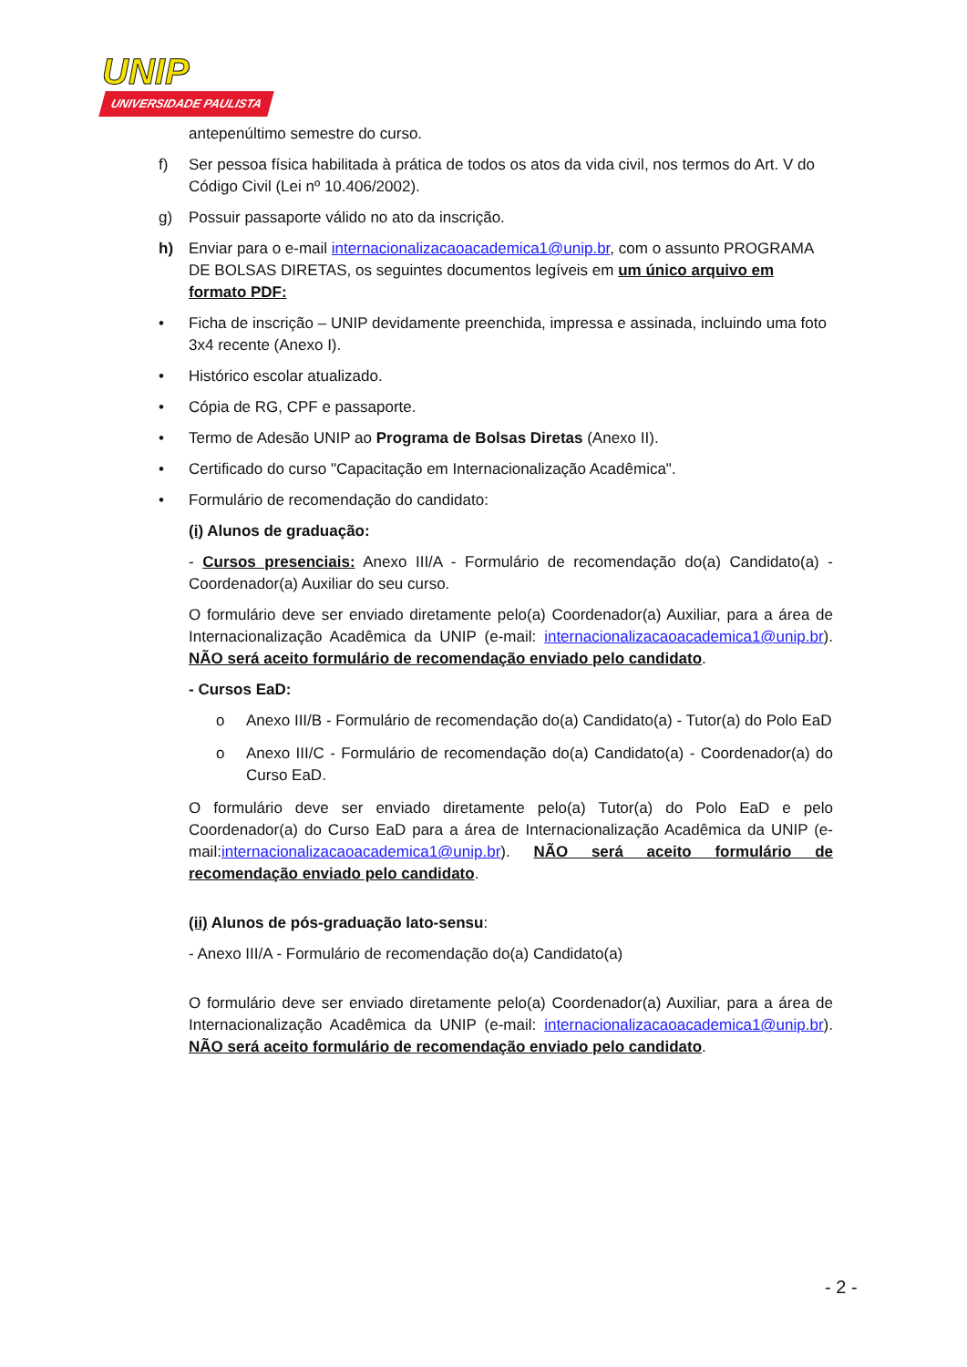UNIP
UNIVERSIDADE PAULISTA
antepenúltimo semestre do curso.
f) Ser pessoa física habilitada à prática de todos os atos da vida civil, nos termos do Art. V do Código Civil (Lei nº 10.406/2002).
g) Possuir passaporte válido no ato da inscrição.
h) Enviar para o e-mail internacionalizacaoacademica1@unip.br, com o assunto PROGRAMA DE BOLSAS DIRETAS, os seguintes documentos legíveis em um único arquivo em formato PDF:
• Ficha de inscrição – UNIP devidamente preenchida, impressa e assinada, incluindo uma foto 3x4 recente (Anexo I).
• Histórico escolar atualizado.
• Cópia de RG, CPF e passaporte.
• Termo de Adesão UNIP ao Programa de Bolsas Diretas (Anexo II).
• Certificado do curso "Capacitação em Internacionalização Acadêmica".
• Formulário de recomendação do candidato:
(i) Alunos de graduação:
- Cursos presenciais: Anexo III/A - Formulário de recomendação do(a) Candidato(a) - Coordenador(a) Auxiliar do seu curso.
O formulário deve ser enviado diretamente pelo(a) Coordenador(a) Auxiliar, para a área de Internacionalização Acadêmica da UNIP (e-mail: internacionalizacaoacademica1@unip.br). NÃO será aceito formulário de recomendação enviado pelo candidato.
- Cursos EaD:
o Anexo III/B - Formulário de recomendação do(a) Candidato(a) - Tutor(a) do Polo EaD
o Anexo III/C - Formulário de recomendação do(a) Candidato(a) - Coordenador(a) do Curso EaD.
O formulário deve ser enviado diretamente pelo(a) Tutor(a) do Polo EaD e pelo Coordenador(a) do Curso EaD para a área de Internacionalização Acadêmica da UNIP (e-mail:internacionalizacaoacademica1@unip.br). NÃO será aceito formulário de recomendação enviado pelo candidato.
(ii) Alunos de pós-graduação lato-sensu:
- Anexo III/A - Formulário de recomendação do(a) Candidato(a)
O formulário deve ser enviado diretamente pelo(a) Coordenador(a) Auxiliar, para a área de Internacionalização Acadêmica da UNIP (e-mail: internacionalizacaoacademica1@unip.br). NÃO será aceito formulário de recomendação enviado pelo candidato.
- 2 -